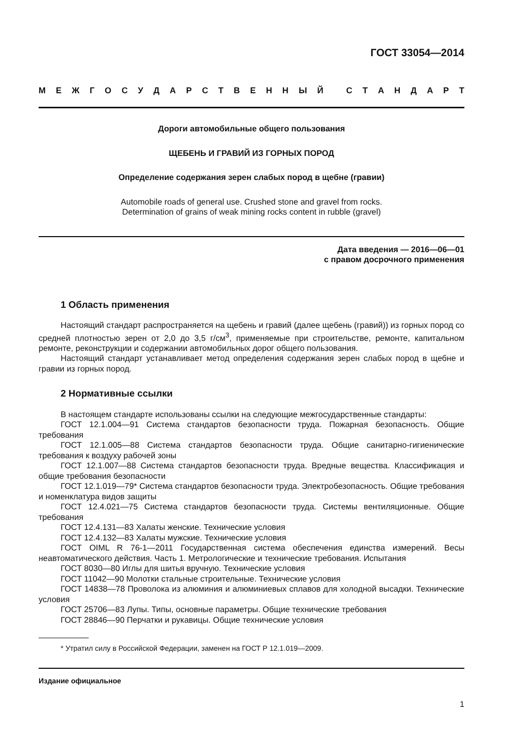ГОСТ 33054—2014
МЕЖГОСУДАРСТВЕННЫЙ СТАНДАРТ
Дороги автомобильные общего пользования
ЩЕБЕНЬ И ГРАВИЙ ИЗ ГОРНЫХ ПОРОД
Определение содержания зерен слабых пород в щебне (гравии)
Automobile roads of general use. Crushed stone and gravel from rocks.
Determination of grains of weak mining rocks content in rubble (gravel)
Дата введения — 2016—06—01
с правом досрочного применения
1 Область применения
Настоящий стандарт распространяется на щебень и гравий (далее щебень (гравий)) из горных пород со средней плотностью зерен от 2,0 до 3,5 г/см<sup>3</sup>, применяемые при строительстве, ремонте, капитальном ремонте, реконструкции и содержании автомобильных дорог общего пользования.
Настоящий стандарт устанавливает метод определения содержания зерен слабых пород в щебне и гравии из горных пород.
2 Нормативные ссылки
В настоящем стандарте использованы ссылки на следующие межгосударственные стандарты:
ГОСТ 12.1.004—91 Система стандартов безопасности труда. Пожарная безопасность. Общие требования
ГОСТ 12.1.005—88 Система стандартов безопасности труда. Общие санитарно-гигиенические требования к воздуху рабочей зоны
ГОСТ 12.1.007—88 Система стандартов безопасности труда. Вредные вещества. Классификация и общие требования безопасности
ГОСТ 12.1.019—79* Система стандартов безопасности труда. Электробезопасность. Общие требования и номенклатура видов защиты
ГОСТ 12.4.021—75 Система стандартов безопасности труда. Системы вентиляционные. Общие требования
ГОСТ 12.4.131—83 Халаты женские. Технические условия
ГОСТ 12.4.132—83 Халаты мужские. Технические условия
ГОСТ OIML R 76-1—2011 Государственная система обеспечения единства измерений. Весы неавтоматического действия. Часть 1. Метрологические и технические требования. Испытания
ГОСТ 8030—80 Иглы для шитья вручную. Технические условия
ГОСТ 11042—90 Молотки стальные строительные. Технические условия
ГОСТ 14838—78 Проволока из алюминия и алюминиевых сплавов для холодной высадки. Технические условия
ГОСТ 25706—83 Лупы. Типы, основные параметры. Общие технические требования
ГОСТ 28846—90 Перчатки и рукавицы. Общие технические условия
* Утратил силу в Российской Федерации, заменен на ГОСТ Р 12.1.019—2009.
Издание официальное
1